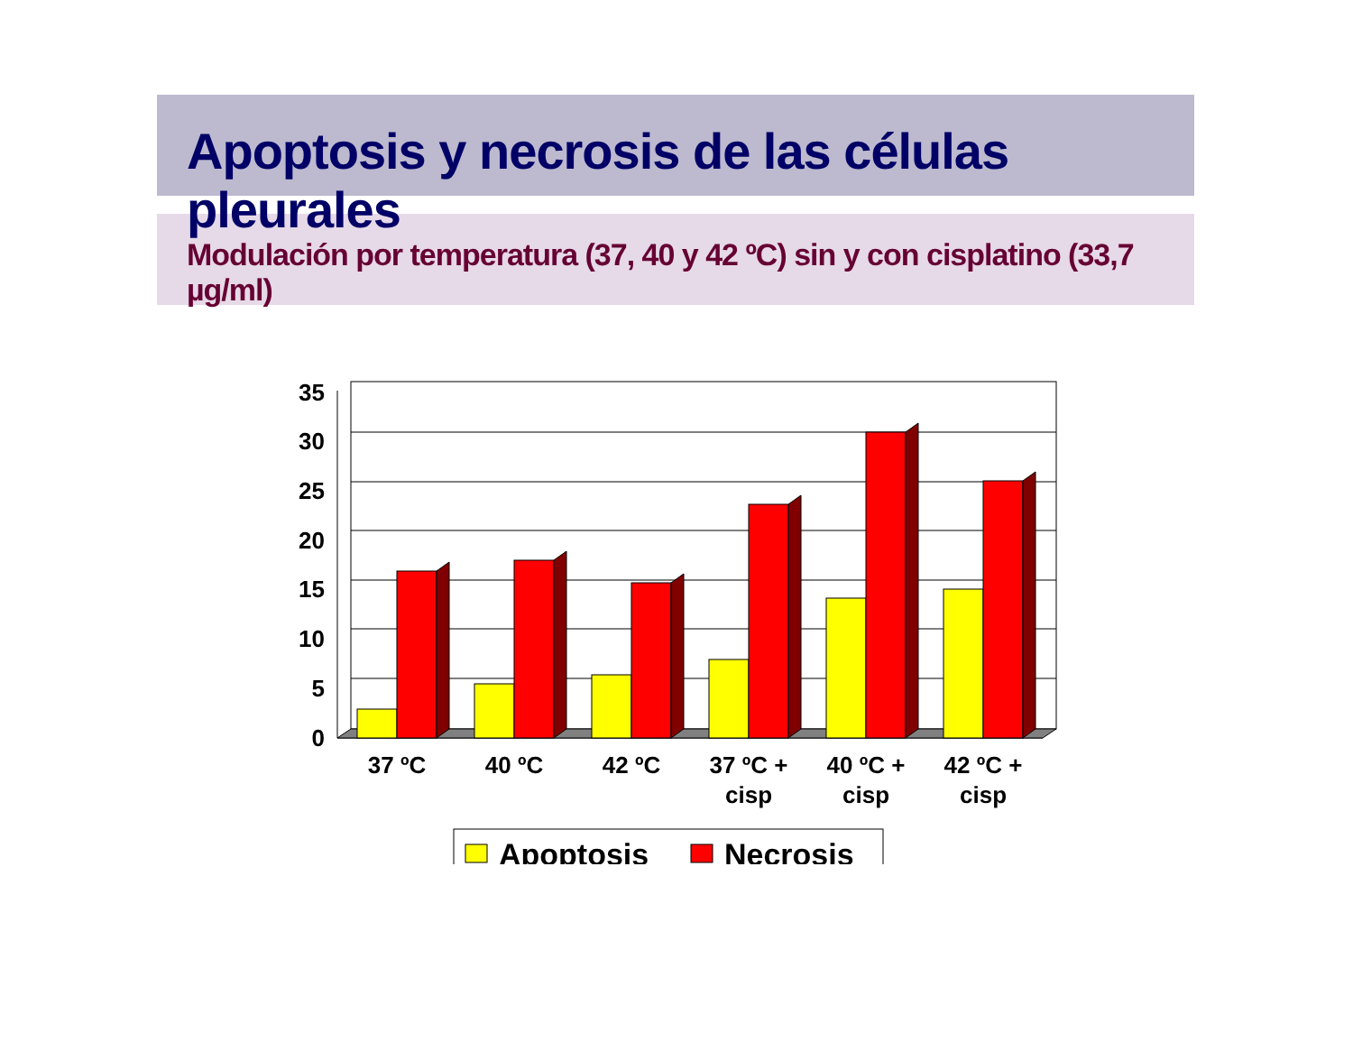Apoptosis y necrosis de las células pleurales
Modulación por temperatura (37, 40 y 42 ºC) sin y con cisplatino (33,7 µg/ml)
35
30
25
20
15
10
5
0
37 ºC
40 ºC
42 ºC
37 ºC +
cisp
40 ºC +
cisp
42 ºC +
cisp
Apoptosis
Necrosis